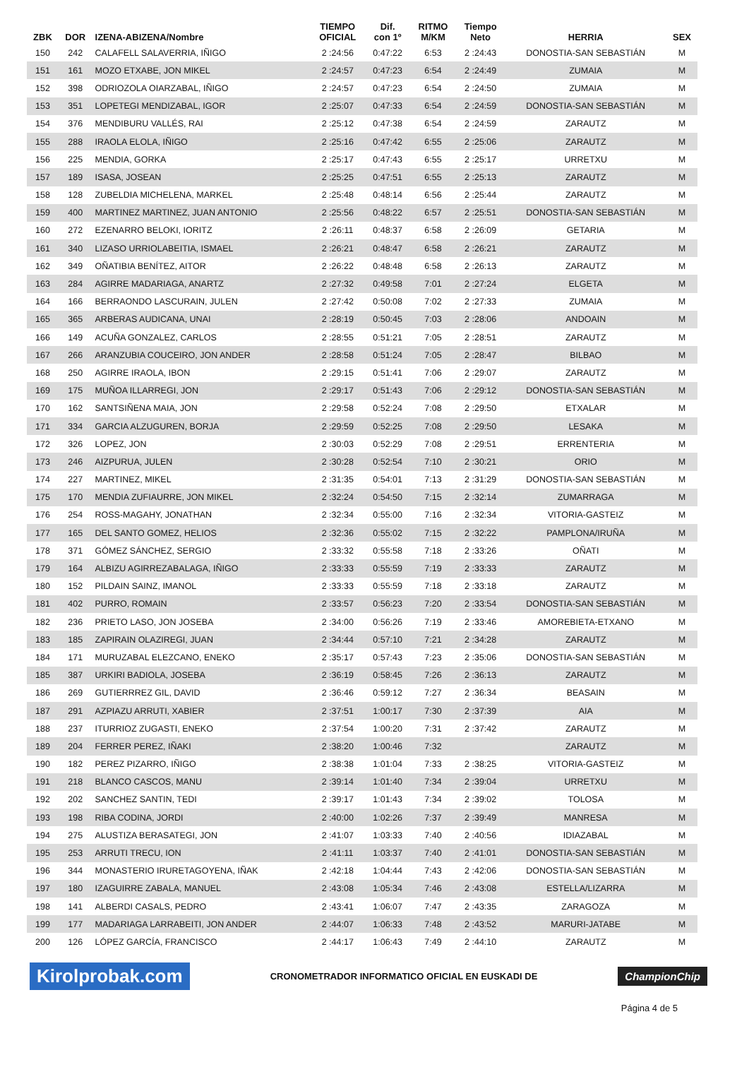| ZBK | DOR | IZENA-ABIZENA/Nombre | TIEMPO OFICIAL | Dif. con 1º | RITMO M/KM | Tiempo Neto | HERRIA | SEX |
| --- | --- | --- | --- | --- | --- | --- | --- | --- |
| 150 | 242 | CALAFELL SALAVERRIA, IÑIGO | 2 :24:56 | 0:47:22 | 6:53 | 2 :24:43 | DONOSTIA-SAN SEBASTIÁN | M |
| 151 | 161 | MOZO ETXABE, JON MIKEL | 2 :24:57 | 0:47:23 | 6:54 | 2 :24:49 | ZUMAIA | M |
| 152 | 398 | ODRIOZOLA OIARZABAL, IÑIGO | 2 :24:57 | 0:47:23 | 6:54 | 2 :24:50 | ZUMAIA | M |
| 153 | 351 | LOPETEGI MENDIZABAL, IGOR | 2 :25:07 | 0:47:33 | 6:54 | 2 :24:59 | DONOSTIA-SAN SEBASTIÁN | M |
| 154 | 376 | MENDIBURU VALLÉS, RAI | 2 :25:12 | 0:47:38 | 6:54 | 2 :24:59 | ZARAUTZ | M |
| 155 | 288 | IRAOLA ELOLA, IÑIGO | 2 :25:16 | 0:47:42 | 6:55 | 2 :25:06 | ZARAUTZ | M |
| 156 | 225 | MENDIA, GORKA | 2 :25:17 | 0:47:43 | 6:55 | 2 :25:17 | URRETXU | M |
| 157 | 189 | ISASA, JOSEAN | 2 :25:25 | 0:47:51 | 6:55 | 2 :25:13 | ZARAUTZ | M |
| 158 | 128 | ZUBELDIA MICHELENA, MARKEL | 2 :25:48 | 0:48:14 | 6:56 | 2 :25:44 | ZARAUTZ | M |
| 159 | 400 | MARTINEZ MARTINEZ, JUAN ANTONIO | 2 :25:56 | 0:48:22 | 6:57 | 2 :25:51 | DONOSTIA-SAN SEBASTIÁN | M |
| 160 | 272 | EZENARRO BELOKI, IORITZ | 2 :26:11 | 0:48:37 | 6:58 | 2 :26:09 | GETARIA | M |
| 161 | 340 | LIZASO URRIOLABEITIA, ISMAEL | 2 :26:21 | 0:48:47 | 6:58 | 2 :26:21 | ZARAUTZ | M |
| 162 | 349 | OÑATIBIA BENÍTEZ, AITOR | 2 :26:22 | 0:48:48 | 6:58 | 2 :26:13 | ZARAUTZ | M |
| 163 | 284 | AGIRRE MADARIAGA, ANARTZ | 2 :27:32 | 0:49:58 | 7:01 | 2 :27:24 | ELGETA | M |
| 164 | 166 | BERRAONDO LASCURAIN, JULEN | 2 :27:42 | 0:50:08 | 7:02 | 2 :27:33 | ZUMAIA | M |
| 165 | 365 | ARBERAS AUDICANA, UNAI | 2 :28:19 | 0:50:45 | 7:03 | 2 :28:06 | ANDOAIN | M |
| 166 | 149 | ACUÑA GONZALEZ, CARLOS | 2 :28:55 | 0:51:21 | 7:05 | 2 :28:51 | ZARAUTZ | M |
| 167 | 266 | ARANZUBIA COUCEIRO, JON ANDER | 2 :28:58 | 0:51:24 | 7:05 | 2 :28:47 | BILBAO | M |
| 168 | 250 | AGIRRE IRAOLA, IBON | 2 :29:15 | 0:51:41 | 7:06 | 2 :29:07 | ZARAUTZ | M |
| 169 | 175 | MUÑOA ILLARREGI, JON | 2 :29:17 | 0:51:43 | 7:06 | 2 :29:12 | DONOSTIA-SAN SEBASTIÁN | M |
| 170 | 162 | SANTSIÑENA MAIA, JON | 2 :29:58 | 0:52:24 | 7:08 | 2 :29:50 | ETXALAR | M |
| 171 | 334 | GARCIA ALZUGUREN, BORJA | 2 :29:59 | 0:52:25 | 7:08 | 2 :29:50 | LESAKA | M |
| 172 | 326 | LOPEZ, JON | 2 :30:03 | 0:52:29 | 7:08 | 2 :29:51 | ERRENTERIA | M |
| 173 | 246 | AIZPURUA, JULEN | 2 :30:28 | 0:52:54 | 7:10 | 2 :30:21 | ORIO | M |
| 174 | 227 | MARTINEZ, MIKEL | 2 :31:35 | 0:54:01 | 7:13 | 2 :31:29 | DONOSTIA-SAN SEBASTIÁN | M |
| 175 | 170 | MENDIA ZUFIAURRE, JON MIKEL | 2 :32:24 | 0:54:50 | 7:15 | 2 :32:14 | ZUMARRAGA | M |
| 176 | 254 | ROSS-MAGAHY, JONATHAN | 2 :32:34 | 0:55:00 | 7:16 | 2 :32:34 | VITORIA-GASTEIZ | M |
| 177 | 165 | DEL SANTO GOMEZ, HELIOS | 2 :32:36 | 0:55:02 | 7:15 | 2 :32:22 | PAMPLONA/IRUÑA | M |
| 178 | 371 | GÓMEZ SÁNCHEZ, SERGIO | 2 :33:32 | 0:55:58 | 7:18 | 2 :33:26 | OÑATI | M |
| 179 | 164 | ALBIZU AGIRREZABALAGA, IÑIGO | 2 :33:33 | 0:55:59 | 7:19 | 2 :33:33 | ZARAUTZ | M |
| 180 | 152 | PILDAIN SAINZ, IMANOL | 2 :33:33 | 0:55:59 | 7:18 | 2 :33:18 | ZARAUTZ | M |
| 181 | 402 | PURRO, ROMAIN | 2 :33:57 | 0:56:23 | 7:20 | 2 :33:54 | DONOSTIA-SAN SEBASTIÁN | M |
| 182 | 236 | PRIETO LASO, JON JOSEBA | 2 :34:00 | 0:56:26 | 7:19 | 2 :33:46 | AMOREBIETA-ETXANO | M |
| 183 | 185 | ZAPIRAIN OLAZIREGI, JUAN | 2 :34:44 | 0:57:10 | 7:21 | 2 :34:28 | ZARAUTZ | M |
| 184 | 171 | MURUZABAL ELEZCANO, ENEKO | 2 :35:17 | 0:57:43 | 7:23 | 2 :35:06 | DONOSTIA-SAN SEBASTIÁN | M |
| 185 | 387 | URKIRI BADIOLA, JOSEBA | 2 :36:19 | 0:58:45 | 7:26 | 2 :36:13 | ZARAUTZ | M |
| 186 | 269 | GUTIERRREZ GIL, DAVID | 2 :36:46 | 0:59:12 | 7:27 | 2 :36:34 | BEASAIN | M |
| 187 | 291 | AZPIAZU ARRUTI, XABIER | 2 :37:51 | 1:00:17 | 7:30 | 2 :37:39 | AIA | M |
| 188 | 237 | ITURRIOZ ZUGASTI, ENEKO | 2 :37:54 | 1:00:20 | 7:31 | 2 :37:42 | ZARAUTZ | M |
| 189 | 204 | FERRER PEREZ, IÑAKI | 2 :38:20 | 1:00:46 | 7:32 | | ZARAUTZ | M |
| 190 | 182 | PEREZ PIZARRO, IÑIGO | 2 :38:38 | 1:01:04 | 7:33 | 2 :38:25 | VITORIA-GASTEIZ | M |
| 191 | 218 | BLANCO CASCOS, MANU | 2 :39:14 | 1:01:40 | 7:34 | 2 :39:04 | URRETXU | M |
| 192 | 202 | SANCHEZ SANTIN, TEDI | 2 :39:17 | 1:01:43 | 7:34 | 2 :39:02 | TOLOSA | M |
| 193 | 198 | RIBA CODINA, JORDI | 2 :40:00 | 1:02:26 | 7:37 | 2 :39:49 | MANRESA | M |
| 194 | 275 | ALUSTIZA BERASATEGI, JON | 2 :41:07 | 1:03:33 | 7:40 | 2 :40:56 | IDIAZABAL | M |
| 195 | 253 | ARRUTI TRECU, ION | 2 :41:11 | 1:03:37 | 7:40 | 2 :41:01 | DONOSTIA-SAN SEBASTIÁN | M |
| 196 | 344 | MONASTERIO IRURETAGOYENA, IÑAK | 2 :42:18 | 1:04:44 | 7:43 | 2 :42:06 | DONOSTIA-SAN SEBASTIÁN | M |
| 197 | 180 | IZAGUIRRE ZABALA, MANUEL | 2 :43:08 | 1:05:34 | 7:46 | 2 :43:08 | ESTELLA/LIZARRA | M |
| 198 | 141 | ALBERDI CASALS, PEDRO | 2 :43:41 | 1:06:07 | 7:47 | 2 :43:35 | ZARAGOZA | M |
| 199 | 177 | MADARIAGA LARRABEITI, JON ANDER | 2 :44:07 | 1:06:33 | 7:48 | 2 :43:52 | MARURI-JATABE | M |
| 200 | 126 | LÓPEZ GARCÍA, FRANCISCO | 2 :44:17 | 1:06:43 | 7:49 | 2 :44:10 | ZARAUTZ | M |
Kirolprobak.com CRONOMETRADOR INFORMATICO OFICIAL EN EUSKADI DE ChampionChip
Página 4 de 5